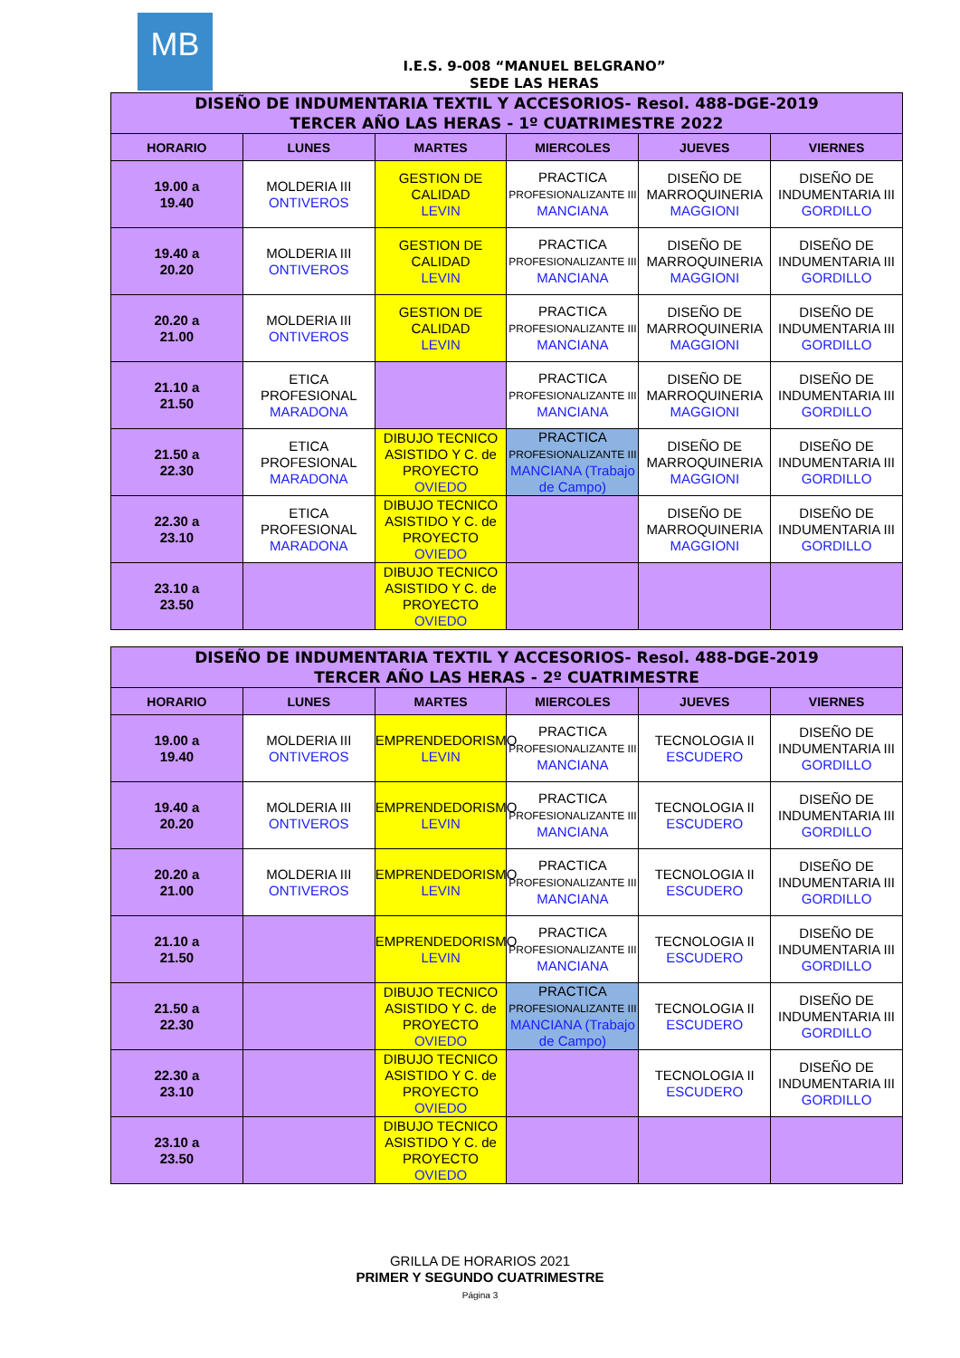MB
I.E.S. 9-008 “MANUEL BELGRANO”
SEDE LAS HERAS
| DISEÑO DE INDUMENTARIA TEXTIL Y ACCESORIOS- Resol. 488-DGE-2019 TERCER AÑO LAS HERAS - 1º CUATRIMESTRE 2022 | | | | | |
| HORARIO | LUNES | MARTES | MIERCOLES | JUEVES | VIERNES |
| 19.00 a 19.40 | MOLDERIA III ONTIVEROS | GESTION DE CALIDAD LEVIN | PRACTICA PROFESIONALIZANTE III MANCIANA | DISEÑO DE MARROQUINERIA MAGGIONI | DISEÑO DE INDUMENTARIA III GORDILLO |
| 19.40 a 20.20 | MOLDERIA III ONTIVEROS | GESTION DE CALIDAD LEVIN | PRACTICA PROFESIONALIZANTE III MANCIANA | DISEÑO DE MARROQUINERIA MAGGIONI | DISEÑO DE INDUMENTARIA III GORDILLO |
| 20.20 a 21.00 | MOLDERIA III ONTIVEROS | GESTION DE CALIDAD LEVIN | PRACTICA PROFESIONALIZANTE III MANCIANA | DISEÑO DE MARROQUINERIA MAGGIONI | DISEÑO DE INDUMENTARIA III GORDILLO |
| 21.10 a 21.50 | ETICA PROFESIONAL MARADONA | | PRACTICA PROFESIONALIZANTE III MANCIANA | DISEÑO DE MARROQUINERIA MAGGIONI | DISEÑO DE INDUMENTARIA III GORDILLO |
| 21.50 a 22.30 | ETICA PROFESIONAL MARADONA | DIBUJO TECNICO ASISTIDO Y C. de PROYECTO OVIEDO | PRACTICA PROFESIONALIZANTE III MANCIANA (Trabajo de Campo) | DISEÑO DE MARROQUINERIA MAGGIONI | DISEÑO DE INDUMENTARIA III GORDILLO |
| 22.30 a 23.10 | ETICA PROFESIONAL MARADONA | DIBUJO TECNICO ASISTIDO Y C. de PROYECTO OVIEDO | | DISEÑO DE MARROQUINERIA MAGGIONI | DISEÑO DE INDUMENTARIA III GORDILLO |
| 23.10 a 23.50 | | DIBUJO TECNICO ASISTIDO Y C. de PROYECTO OVIEDO | | | |
| DISEÑO DE INDUMENTARIA TEXTIL Y ACCESORIOS- Resol. 488-DGE-2019 TERCER AÑO LAS HERAS - 2º CUATRIMESTRE | | | | | |
| HORARIO | LUNES | MARTES | MIERCOLES | JUEVES | VIERNES |
| 19.00 a 19.40 | MOLDERIA III ONTIVEROS | EMPRENDEDORISMO LEVIN | PRACTICA PROFESIONALIZANTE III MANCIANA | TECNOLOGIA II ESCUDERO | DISEÑO DE INDUMENTARIA III GORDILLO |
| 19.40 a 20.20 | MOLDERIA III ONTIVEROS | EMPRENDEDORISMO LEVIN | PRACTICA PROFESIONALIZANTE III MANCIANA | TECNOLOGIA II ESCUDERO | DISEÑO DE INDUMENTARIA III GORDILLO |
| 20.20 a 21.00 | MOLDERIA III ONTIVEROS | EMPRENDEDORISMO LEVIN | PRACTICA PROFESIONALIZANTE III MANCIANA | TECNOLOGIA II ESCUDERO | DISEÑO DE INDUMENTARIA III GORDILLO |
| 21.10 a 21.50 | | EMPRENDEDORISMO LEVIN | PRACTICA PROFESIONALIZANTE III MANCIANA | TECNOLOGIA II ESCUDERO | DISEÑO DE INDUMENTARIA III GORDILLO |
| 21.50 a 22.30 | | DIBUJO TECNICO ASISTIDO Y C. de PROYECTO OVIEDO | PRACTICA PROFESIONALIZANTE III MANCIANA (Trabajo de Campo) | TECNOLOGIA II ESCUDERO | DISEÑO DE INDUMENTARIA III GORDILLO |
| 22.30 a 23.10 | | DIBUJO TECNICO ASISTIDO Y C. de PROYECTO OVIEDO | | TECNOLOGIA II ESCUDERO | DISEÑO DE INDUMENTARIA III GORDILLO |
| 23.10 a 23.50 | | DIBUJO TECNICO ASISTIDO Y C. de PROYECTO OVIEDO | | | |
GRILLA DE HORARIOS 2021
PRIMER Y SEGUNDO CUATRIMESTRE
Página 3